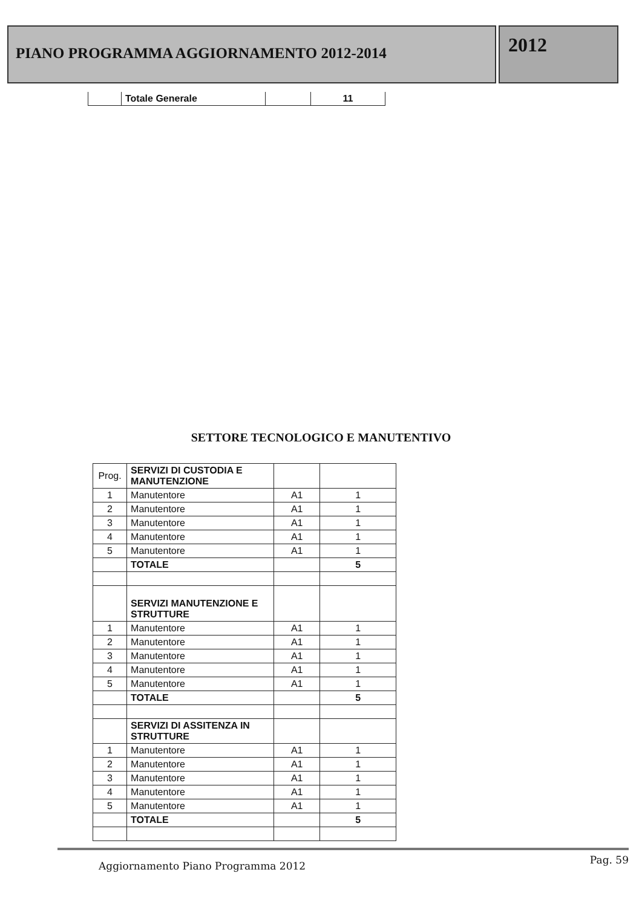PIANO PROGRAMMA AGGIORNAMENTO 2012-2014
2012
| | Totale Generale | | 11 |
SETTORE TECNOLOGICO E MANUTENTIVO
| Prog. | SERVIZI DI CUSTODIA E MANUTENZIONE | | |
| 1 | Manutentore | A1 | 1 |
| 2 | Manutentore | A1 | 1 |
| 3 | Manutentore | A1 | 1 |
| 4 | Manutentore | A1 | 1 |
| 5 | Manutentore | A1 | 1 |
| | TOTALE | | 5 |
| | SERVIZI MANUTENZIONE E STRUTTURE | | |
| 1 | Manutentore | A1 | 1 |
| 2 | Manutentore | A1 | 1 |
| 3 | Manutentore | A1 | 1 |
| 4 | Manutentore | A1 | 1 |
| 5 | Manutentore | A1 | 1 |
| | TOTALE | | 5 |
| | SERVIZI DI ASSITENZA IN STRUTTURE | | |
| 1 | Manutentore | A1 | 1 |
| 2 | Manutentore | A1 | 1 |
| 3 | Manutentore | A1 | 1 |
| 4 | Manutentore | A1 | 1 |
| 5 | Manutentore | A1 | 1 |
| | TOTALE | | 5 |
Pag. 59
Aggiornamento Piano Programma 2012